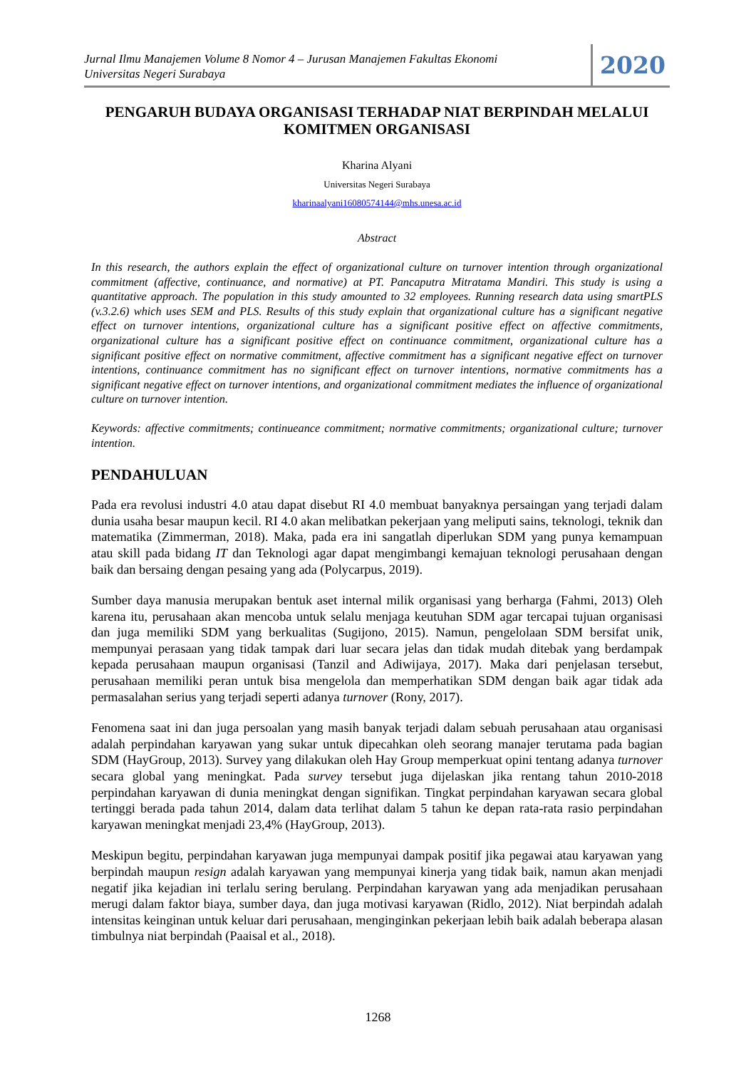Jurnal Ilmu Manajemen Volume 8 Nomor 4 – Jurusan Manajemen Fakultas Ekonomi
Universitas Negeri Surabaya
2020
PENGARUH BUDAYA ORGANISASI TERHADAP NIAT BERPINDAH MELALUI KOMITMEN ORGANISASI
Kharina Alyani
Universitas Negeri Surabaya
kharinaalyani16080574144@mhs.unesa.ac.id
Abstract
In this research, the authors explain the effect of organizational culture on turnover intention through organizational commitment (affective, continuance, and normative) at PT. Pancaputra Mitratama Mandiri. This study is using a quantitative approach. The population in this study amounted to 32 employees. Running research data using smartPLS (v.3.2.6) which uses SEM and PLS. Results of this study explain that organizational culture has a significant negative effect on turnover intentions, organizational culture has a significant positive effect on affective commitments, organizational culture has a significant positive effect on continuance commitment, organizational culture has a significant positive effect on normative commitment, affective commitment has a significant negative effect on turnover intentions, continuance commitment has no significant effect on turnover intentions, normative commitments has a significant negative effect on turnover intentions, and organizational commitment mediates the influence of organizational culture on turnover intention.
Keywords: affective commitments; continueance commitment; normative commitments; organizational culture; turnover intention.
PENDAHULUAN
Pada era revolusi industri 4.0 atau dapat disebut RI 4.0 membuat banyaknya persaingan yang terjadi dalam dunia usaha besar maupun kecil. RI 4.0 akan melibatkan pekerjaan yang meliputi sains, teknologi, teknik dan matematika (Zimmerman, 2018). Maka, pada era ini sangatlah diperlukan SDM yang punya kemampuan atau skill pada bidang IT dan Teknologi agar dapat mengimbangi kemajuan teknologi perusahaan dengan baik dan bersaing dengan pesaing yang ada (Polycarpus, 2019).
Sumber daya manusia merupakan bentuk aset internal milik organisasi yang berharga (Fahmi, 2013) Oleh karena itu, perusahaan akan mencoba untuk selalu menjaga keutuhan SDM agar tercapai tujuan organisasi dan juga memiliki SDM yang berkualitas (Sugijono, 2015). Namun, pengelolaan SDM bersifat unik, mempunyai perasaan yang tidak tampak dari luar secara jelas dan tidak mudah ditebak yang berdampak kepada perusahaan maupun organisasi (Tanzil and Adiwijaya, 2017). Maka dari penjelasan tersebut, perusahaan memiliki peran untuk bisa mengelola dan memperhatikan SDM dengan baik agar tidak ada permasalahan serius yang terjadi seperti adanya turnover (Rony, 2017).
Fenomena saat ini dan juga persoalan yang masih banyak terjadi dalam sebuah perusahaan atau organisasi adalah perpindahan karyawan yang sukar untuk dipecahkan oleh seorang manajer terutama pada bagian SDM (HayGroup, 2013). Survey yang dilakukan oleh Hay Group memperkuat opini tentang adanya turnover secara global yang meningkat. Pada survey tersebut juga dijelaskan jika rentang tahun 2010-2018 perpindahan karyawan di dunia meningkat dengan signifikan. Tingkat perpindahan karyawan secara global tertinggi berada pada tahun 2014, dalam data terlihat dalam 5 tahun ke depan rata-rata rasio perpindahan karyawan meningkat menjadi 23,4% (HayGroup, 2013).
Meskipun begitu, perpindahan karyawan juga mempunyai dampak positif jika pegawai atau karyawan yang berpindah maupun resign adalah karyawan yang mempunyai kinerja yang tidak baik, namun akan menjadi negatif jika kejadian ini terlalu sering berulang. Perpindahan karyawan yang ada menjadikan perusahaan merugi dalam faktor biaya, sumber daya, dan juga motivasi karyawan (Ridlo, 2012). Niat berpindah adalah intensitas keinginan untuk keluar dari perusahaan, menginginkan pekerjaan lebih baik adalah beberapa alasan timbulnya niat berpindah (Paaisal et al., 2018).
1268